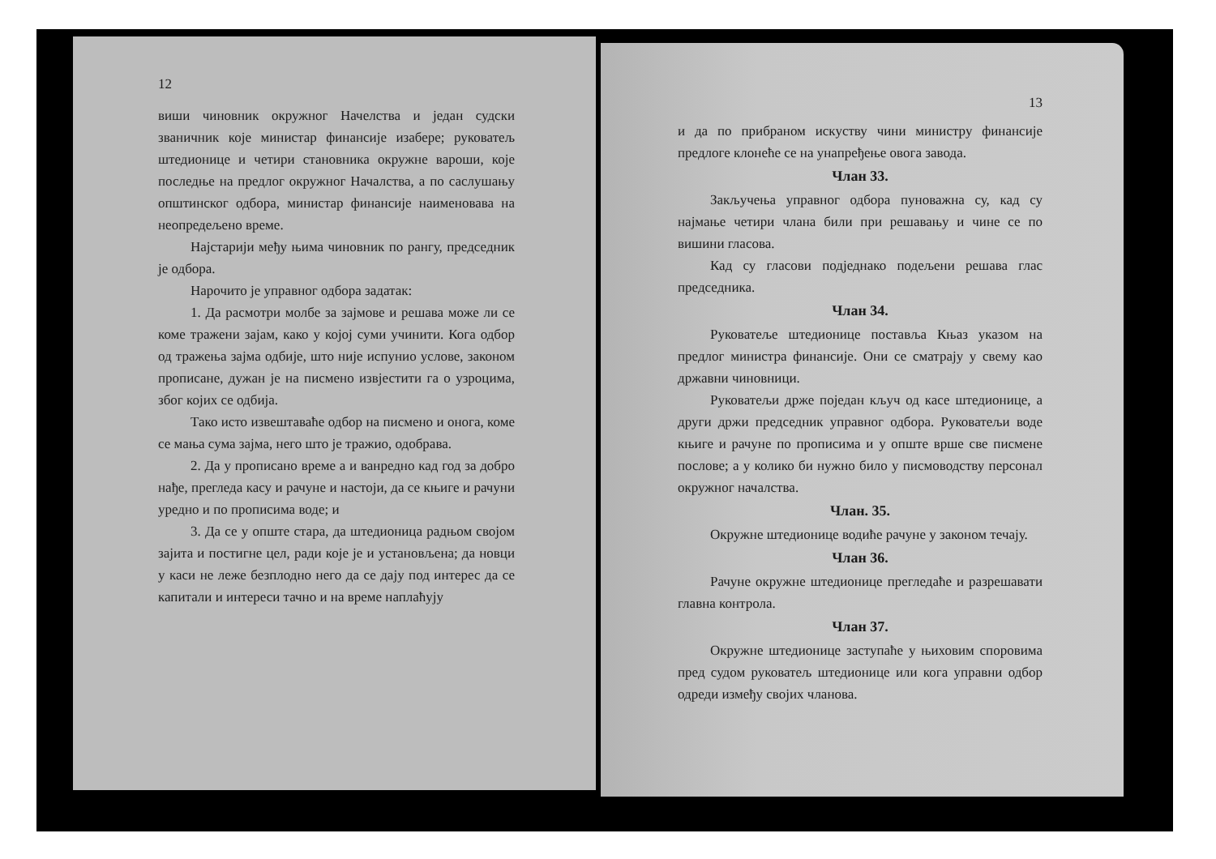12
виши чиновник окружног Начелства и један судски званичник које министар финансије изабере; руковатељ штедионице и четири становника окружне вароши, које последње на предлог окружног Началства, а по саслушању општинског одбора, министар финансије наименовава на неопредељено време.
Најстарији међу њима чиновник по рангу, председник је одбора.
Нарочито је управног одбора задатак:
1. Да расмотри молбе за зајмове и решава може ли се коме тражени зајам, како у којој суми учинити. Кога одбор од тражења зајма одбије, што није испунио услове, законом прописане, дужан је на писмено извјестити га о узроцима, због којих се одбија.
Тако исто извештаваће одбор на писмено и онога, коме се мања сума зајма, него што је тражио, одобрава.
2. Да у прописано време а и ванредно кад год за добро нађе, прегледа касу и рачуне и настоји, да се књиге и рачуни уредно и по прописима воде; и
3. Да се у опште стара, да штедионица радњом својом зајита и постигне цел, ради које је и установљена; да новци у каси не леже безплодно него да се дају под интерес да се капитали и интереси тачно и на време наплаћују
13
и да по прибраном искуству чини министру финансије предлоге клонеће се на унапређење овога завода.
Члан 33.
Закључења управног одбора пуноважна су, кад су најмање четири члана били при решавању и чине се по вишини гласова.
Кад су гласови подједнако подељени решава глас председника.
Члан 34.
Руковатеље штедионице поставља Књаз указом на предлог министра финансије. Они се сматрају у свему као државни чиновници.
Руковатељи држе поједан кључ од касе штедионице, а други држи председник управног одбора. Руковатељи воде књиге и рачуне по прописима и у опште врше све писмене послове; а у колико би нужно било у писмоводству персонал окружног началства.
Члан. 35.
Окружне штедионице водиће рачуне у законом течају.
Члан 36.
Рачуне окружне штедионице прегледаће и разрешавати главна контрола.
Члан 37.
Окружне штедионице заступаће у њиховим споровима пред судом руковатељ штедионице или кога управни одбор одреди између својих чланова.